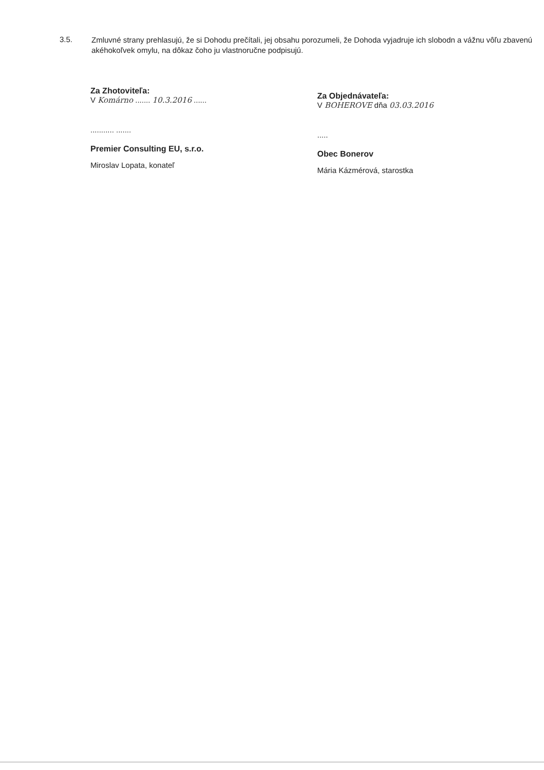3.5.
Zmluvné strany prehlasujú, že si Dohodu prečítali, jej obsahu porozumeli, že Dohoda vyjadruje ich slobodn a vážnu vôľu zbavenú akéhokoľvek omylu, na dôkaz čoho ju vlastnoručne podpisujú.
Za Zhotoviteľa:
V Komárno ....... 10.3.2016 ......
........... .......
Premier Consulting EU, s.r.o.
Miroslav Lopata, konateľ
Za Objednávateľa:
V BOHEROVE dňa 03.03.2016
.....
Obec Bonerov
Mária Kázmérová, starostka